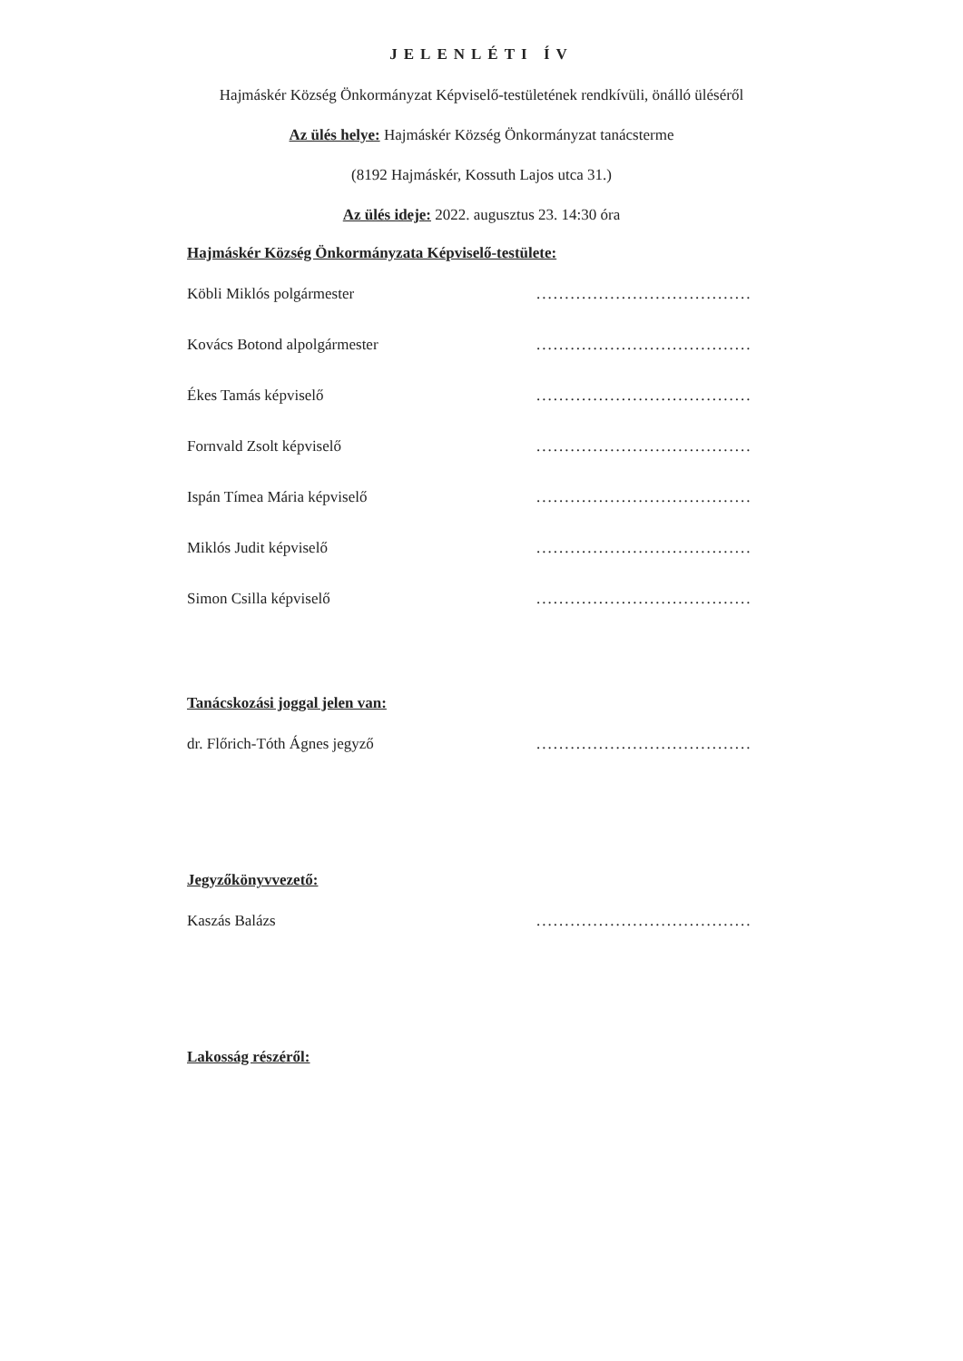JELENLÉTI ÍV
Hajmáskér Község Önkormányzat Képviselő-testületének rendkívüli, önálló üléséről
Az ülés helye: Hajmáskér Község Önkormányzat tanácsterme
(8192 Hajmáskér, Kossuth Lajos utca 31.)
Az ülés ideje: 2022. augusztus 23. 14:30 óra
Hajmáskér Község Önkormányzata Képviselő-testülete:
Köbli Miklós polgármester......................................
Kovács Botond alpolgármester......................................
Ékes Tamás képviselő......................................
Fornvald Zsolt képviselő......................................
Ispán Tímea Mária képviselő......................................
Miklós Judit képviselő......................................
Simon Csilla képviselő......................................
Tanácskozási joggal jelen van:
dr. Flőrich-Tóth Ágnes jegyző......................................
Jegyzőkönyvvezető:
Kaszás Balázs......................................
Lakosság részéről: